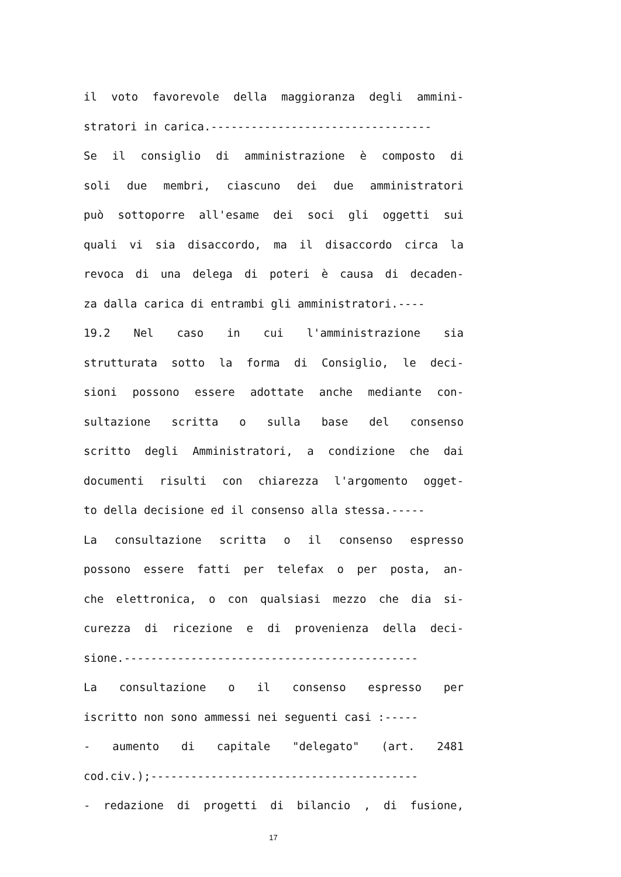il voto favorevole della maggioranza degli ammini-
stratori in carica.---------------------------------
Se il consiglio di amministrazione è composto di
soli due membri, ciascuno dei due amministratori
può sottoporre all'esame dei soci gli oggetti sui
quali vi sia disaccordo, ma il disaccordo circa la
revoca di una delega di poteri è causa di decaden-
za dalla carica di entrambi gli amministratori.----
19.2 Nel caso in cui l'amministrazione sia
strutturata sotto la forma di Consiglio, le deci-
sioni possono essere adottate anche mediante con-
sultazione scritta o sulla base del consenso
scritto degli Amministratori, a condizione che dai
documenti risulti con chiarezza l'argomento ogget-
to della decisione ed il consenso alla stessa.-----
La consultazione scritta o il consenso espresso
possono essere fatti per telefax o per posta, an-
che elettronica, o con qualsiasi mezzo che dia si-
curezza di ricezione e di provenienza della deci-
sione.--------------------------------------------
La consultazione o il consenso espresso per
iscritto non sono ammessi nei seguenti casi :-----
- aumento di capitale "delegato" (art. 2481
cod.civ.);----------------------------------------
- redazione di progetti di bilancio , di fusione,
17